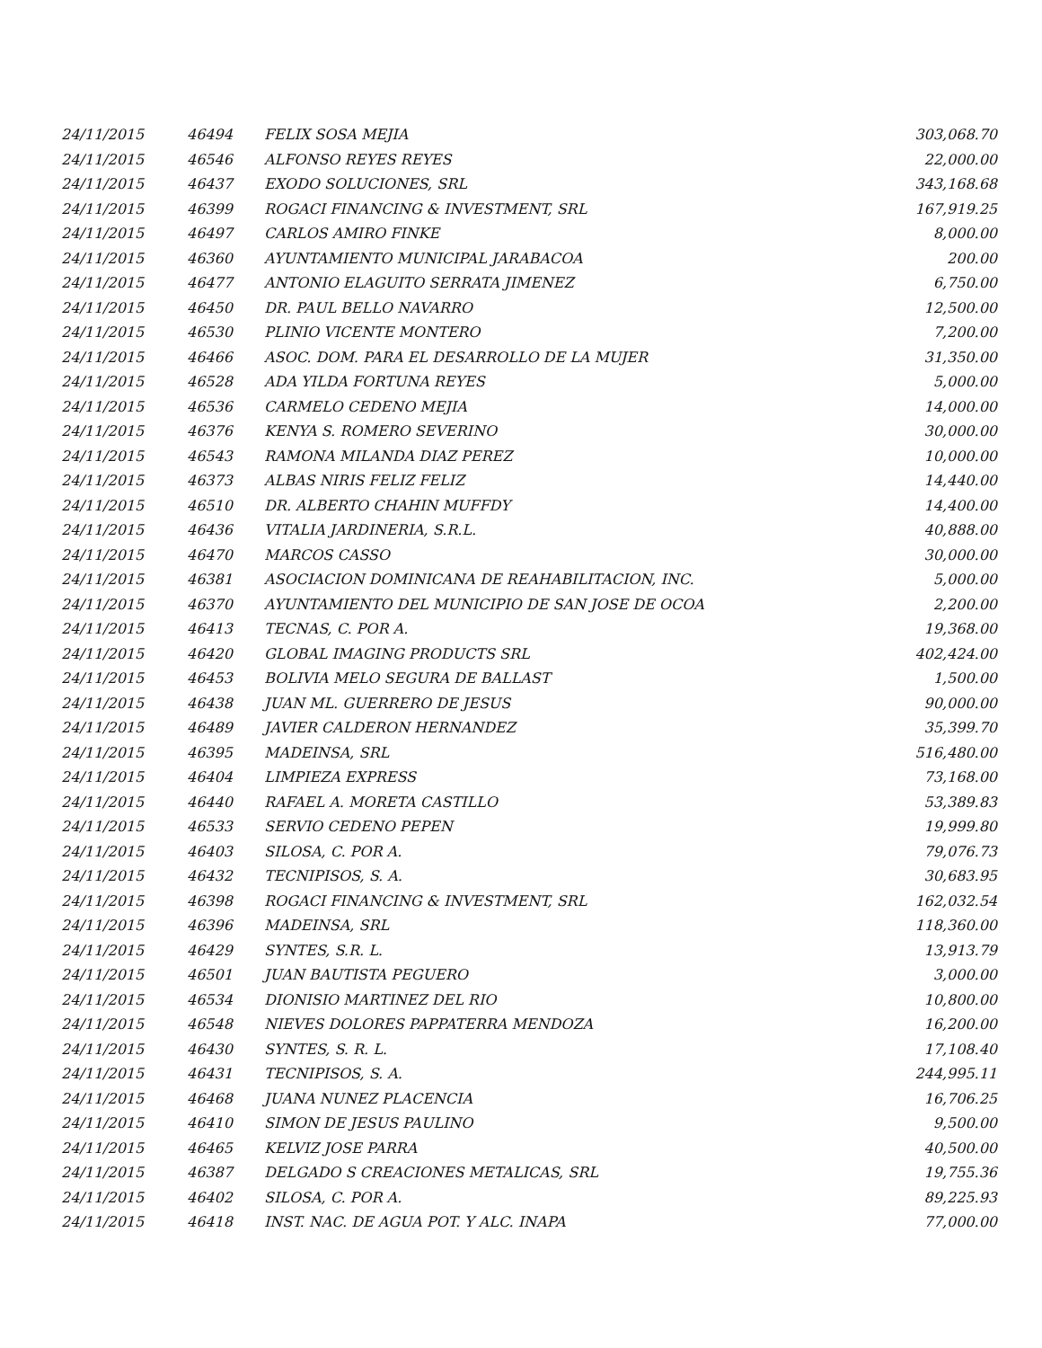| 24/11/2015 | 46494 | FELIX SOSA MEJIA | 303,068.70 |
| 24/11/2015 | 46546 | ALFONSO REYES REYES | 22,000.00 |
| 24/11/2015 | 46437 | EXODO SOLUCIONES, SRL | 343,168.68 |
| 24/11/2015 | 46399 | ROGACI FINANCING & INVESTMENT, SRL | 167,919.25 |
| 24/11/2015 | 46497 | CARLOS AMIRO FINKE | 8,000.00 |
| 24/11/2015 | 46360 | AYUNTAMIENTO MUNICIPAL JARABACOA | 200.00 |
| 24/11/2015 | 46477 | ANTONIO ELAGUITO SERRATA JIMENEZ | 6,750.00 |
| 24/11/2015 | 46450 | DR. PAUL BELLO NAVARRO | 12,500.00 |
| 24/11/2015 | 46530 | PLINIO VICENTE MONTERO | 7,200.00 |
| 24/11/2015 | 46466 | ASOC. DOM. PARA EL DESARROLLO DE LA MUJER | 31,350.00 |
| 24/11/2015 | 46528 | ADA YILDA FORTUNA REYES | 5,000.00 |
| 24/11/2015 | 46536 | CARMELO CEDENO MEJIA | 14,000.00 |
| 24/11/2015 | 46376 | KENYA S. ROMERO SEVERINO | 30,000.00 |
| 24/11/2015 | 46543 | RAMONA MILANDA DIAZ PEREZ | 10,000.00 |
| 24/11/2015 | 46373 | ALBAS NIRIS FELIZ FELIZ | 14,440.00 |
| 24/11/2015 | 46510 | DR. ALBERTO CHAHIN MUFFDY | 14,400.00 |
| 24/11/2015 | 46436 | VITALIA JARDINERIA, S.R.L. | 40,888.00 |
| 24/11/2015 | 46470 | MARCOS CASSO | 30,000.00 |
| 24/11/2015 | 46381 | ASOCIACION DOMINICANA DE REAHABILITACION, INC. | 5,000.00 |
| 24/11/2015 | 46370 | AYUNTAMIENTO DEL MUNICIPIO DE SAN JOSE DE OCOA | 2,200.00 |
| 24/11/2015 | 46413 | TECNAS, C. POR A. | 19,368.00 |
| 24/11/2015 | 46420 | GLOBAL IMAGING PRODUCTS SRL | 402,424.00 |
| 24/11/2015 | 46453 | BOLIVIA MELO SEGURA DE BALLAST | 1,500.00 |
| 24/11/2015 | 46438 | JUAN ML. GUERRERO DE JESUS | 90,000.00 |
| 24/11/2015 | 46489 | JAVIER CALDERON HERNANDEZ | 35,399.70 |
| 24/11/2015 | 46395 | MADEINSA, SRL | 516,480.00 |
| 24/11/2015 | 46404 | LIMPIEZA EXPRESS | 73,168.00 |
| 24/11/2015 | 46440 | RAFAEL A. MORETA CASTILLO | 53,389.83 |
| 24/11/2015 | 46533 | SERVIO CEDENO PEPEN | 19,999.80 |
| 24/11/2015 | 46403 | SILOSA, C. POR A. | 79,076.73 |
| 24/11/2015 | 46432 | TECNIPISOS, S. A. | 30,683.95 |
| 24/11/2015 | 46398 | ROGACI FINANCING & INVESTMENT, SRL | 162,032.54 |
| 24/11/2015 | 46396 | MADEINSA, SRL | 118,360.00 |
| 24/11/2015 | 46429 | SYNTES, S.R. L. | 13,913.79 |
| 24/11/2015 | 46501 | JUAN BAUTISTA PEGUERO | 3,000.00 |
| 24/11/2015 | 46534 | DIONISIO MARTINEZ DEL RIO | 10,800.00 |
| 24/11/2015 | 46548 | NIEVES DOLORES PAPPATERRA MENDOZA | 16,200.00 |
| 24/11/2015 | 46430 | SYNTES, S. R. L. | 17,108.40 |
| 24/11/2015 | 46431 | TECNIPISOS, S. A. | 244,995.11 |
| 24/11/2015 | 46468 | JUANA NUNEZ PLACENCIA | 16,706.25 |
| 24/11/2015 | 46410 | SIMON DE JESUS PAULINO | 9,500.00 |
| 24/11/2015 | 46465 | KELVIZ JOSE PARRA | 40,500.00 |
| 24/11/2015 | 46387 | DELGADO S CREACIONES METALICAS, SRL | 19,755.36 |
| 24/11/2015 | 46402 | SILOSA, C. POR A. | 89,225.93 |
| 24/11/2015 | 46418 | INST. NAC. DE AGUA POT. Y ALC. INAPA | 77,000.00 |